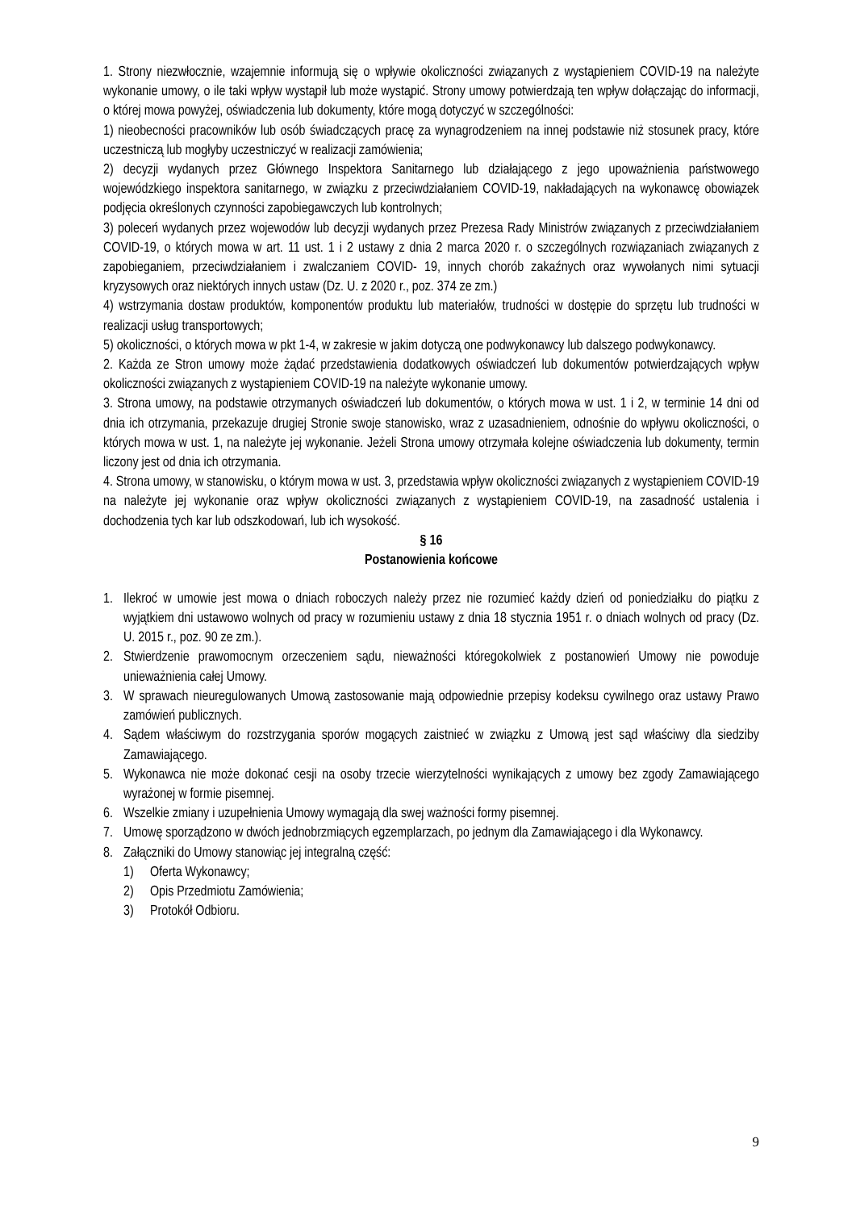1. Strony niezwłocznie, wzajemnie informują się o wpływie okoliczności związanych z wystąpieniem COVID-19 na należyte wykonanie umowy, o ile taki wpływ wystąpił lub może wystąpić. Strony umowy potwierdzają ten wpływ dołączając do informacji, o której mowa powyżej, oświadczenia lub dokumenty, które mogą dotyczyć w szczególności:
1) nieobecności pracowników lub osób świadczących pracę za wynagrodzeniem na innej podstawie niż stosunek pracy, które uczestniczą lub mogłyby uczestniczyć w realizacji zamówienia;
2) decyzji wydanych przez Głównego Inspektora Sanitarnego lub działającego z jego upoważnienia państwowego wojewódzkiego inspektora sanitarnego, w związku z przeciwdziałaniem COVID-19, nakładających na wykonawcę obowiązek podjęcia określonych czynności zapobiegawczych lub kontrolnych;
3) poleceń wydanych przez wojewodów lub decyzji wydanych przez Prezesa Rady Ministrów związanych z przeciwdziałaniem COVID-19, o których mowa w art. 11 ust. 1 i 2 ustawy z dnia 2 marca 2020 r. o szczególnych rozwiązaniach związanych z zapobieganiem, przeciwdziałaniem i zwalczaniem COVID- 19, innych chorób zakaźnych oraz wywołanych nimi sytuacji kryzysowych oraz niektórych innych ustaw (Dz. U. z 2020 r., poz. 374 ze zm.)
4) wstrzymania dostaw produktów, komponentów produktu lub materiałów, trudności w dostępie do sprzętu lub trudności w realizacji usług transportowych;
5) okoliczności, o których mowa w pkt 1-4, w zakresie w jakim dotyczą one podwykonawcy lub dalszego podwykonawcy.
2. Każda ze Stron umowy może żądać przedstawienia dodatkowych oświadczeń lub dokumentów potwierdzających wpływ okoliczności związanych z wystąpieniem COVID-19 na należyte wykonanie umowy.
3. Strona umowy, na podstawie otrzymanych oświadczeń lub dokumentów, o których mowa w ust. 1 i 2, w terminie 14 dni od dnia ich otrzymania, przekazuje drugiej Stronie swoje stanowisko, wraz z uzasadnieniem, odnośnie do wpływu okoliczności, o których mowa w ust. 1, na należyte jej wykonanie. Jeżeli Strona umowy otrzymała kolejne oświadczenia lub dokumenty, termin liczony jest od dnia ich otrzymania.
4. Strona umowy, w stanowisku, o którym mowa w ust. 3, przedstawia wpływ okoliczności związanych z wystąpieniem COVID-19 na należyte jej wykonanie oraz wpływ okoliczności związanych z wystąpieniem COVID-19, na zasadność ustalenia i dochodzenia tych kar lub odszkodowań, lub ich wysokość.
§ 16
Postanowienia końcowe
1. Ilekroć w umowie jest mowa o dniach roboczych należy przez nie rozumieć każdy dzień od poniedziałku do piątku z wyjątkiem dni ustawowo wolnych od pracy w rozumieniu ustawy z dnia 18 stycznia 1951 r. o dniach wolnych od pracy (Dz. U. 2015 r., poz. 90 ze zm.).
2. Stwierdzenie prawomocnym orzeczeniem sądu, nieważności któregokolwiek z postanowień Umowy nie powoduje unieważnienia całej Umowy.
3. W sprawach nieuregulowanych Umową zastosowanie mają odpowiednie przepisy kodeksu cywilnego oraz ustawy Prawo zamówień publicznych.
4. Sądem właściwym do rozstrzygania sporów mogących zaistnieć w związku z Umową jest sąd właściwy dla siedziby Zamawiającego.
5. Wykonawca nie może dokonać cesji na osoby trzecie wierzytelności wynikających z umowy bez zgody Zamawiającego wyrażonej w formie pisemnej.
6. Wszelkie zmiany i uzupełnienia Umowy wymagają dla swej ważności formy pisemnej.
7. Umowę sporządzono w dwóch jednobrzmiących egzemplarzach, po jednym dla Zamawiającego i dla Wykonawcy.
8. Załączniki do Umowy stanowiąc jej integralną część:
1) Oferta Wykonawcy;
2) Opis Przedmiotu Zamówienia;
3) Protokół Odbioru.
9